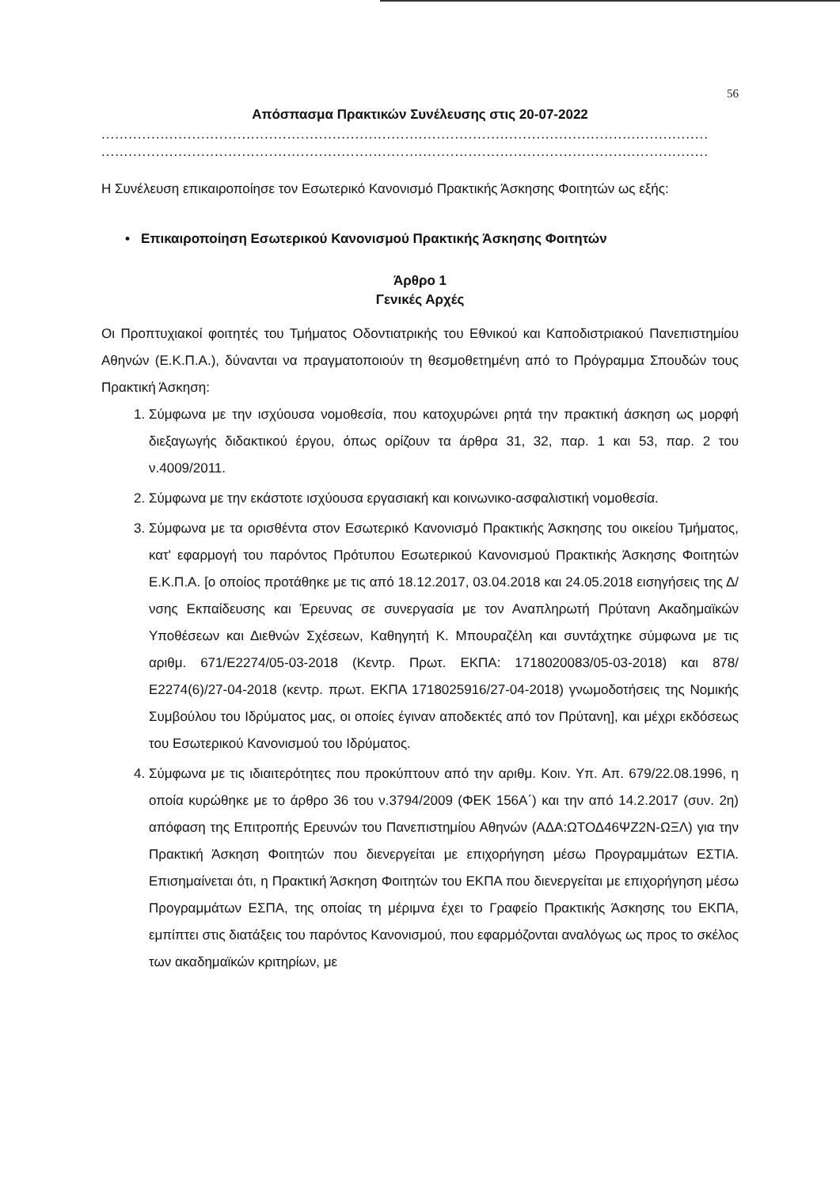56
Απόσπασμα Πρακτικών Συνέλευσης στις 20-07-2022
......................................................................................................................................
......................................................................................................................................
Η Συνέλευση επικαιροποίησε τον Εσωτερικό Κανονισμό Πρακτικής Άσκησης Φοιτητών ως εξής:
• Επικαιροποίηση Εσωτερικού Κανονισμού Πρακτικής Άσκησης Φοιτητών
Άρθρο 1
Γενικές Αρχές
Οι Προπτυχιακοί φοιτητές του Τμήματος Οδοντιατρικής του Εθνικού και Καποδιστριακού Πανεπιστημίου Αθηνών (Ε.Κ.Π.Α.), δύνανται να πραγματοποιούν τη θεσμοθετημένη από το Πρόγραμμα Σπουδών τους Πρακτική Άσκηση:
1. Σύμφωνα με την ισχύουσα νομοθεσία, που κατοχυρώνει ρητά την πρακτική άσκηση ως μορφή διεξαγωγής διδακτικού έργου, όπως ορίζουν τα άρθρα 31, 32, παρ. 1 και 53, παρ. 2 του ν.4009/2011.
2. Σύμφωνα με την εκάστοτε ισχύουσα εργασιακή και κοινωνικο-ασφαλιστική νομοθεσία.
3. Σύμφωνα με τα ορισθέντα στον Εσωτερικό Κανονισμό Πρακτικής Άσκησης του οικείου Τμήματος, κατ' εφαρμογή του παρόντος Πρότυπου Εσωτερικού Κανονισμού Πρακτικής Άσκησης Φοιτητών Ε.Κ.Π.Α. [ο οποίος προτάθηκε με τις από 18.12.2017, 03.04.2018 και 24.05.2018 εισηγήσεις της Δ/νσης Εκπαίδευσης και Έρευνας σε συνεργασία με τον Αναπληρωτή Πρύτανη Ακαδημαϊκών Υποθέσεων και Διεθνών Σχέσεων, Καθηγητή Κ. Μπουραζέλη και συντάχτηκε σύμφωνα με τις αριθμ. 671/Ε2274/05-03-2018 (Κεντρ. Πρωτ. ΕΚΠΑ: 1718020083/05-03-2018) και 878/Ε2274(6)/27-04-2018 (κεντρ. πρωτ. ΕΚΠΑ 1718025916/27-04-2018) γνωμοδοτήσεις της Νομικής Συμβούλου του Ιδρύματος μας, οι οποίες έγιναν αποδεκτές από τον Πρύτανη], και μέχρι εκδόσεως του Εσωτερικού Κανονισμού του Ιδρύματος.
4. Σύμφωνα με τις ιδιαιτερότητες που προκύπτουν από την αριθμ. Κοιν. Υπ. Απ. 679/22.08.1996, η οποία κυρώθηκε με το άρθρο 36 του ν.3794/2009 (ΦΕΚ 156Α΄) και την από 14.2.2017 (συν. 2η) απόφαση της Επιτροπής Ερευνών του Πανεπιστημίου Αθηνών (ΑΔΑ:ΩΤΟΔ46ΨΖ2Ν-ΩΞΛ) για την Πρακτική Άσκηση Φοιτητών που διενεργείται με επιχορήγηση μέσω Προγραμμάτων ΕΣΤΙΑ. Επισημαίνεται ότι, η Πρακτική Άσκηση Φοιτητών του ΕΚΠΑ που διενεργείται με επιχορήγηση μέσω Προγραμμάτων ΕΣΠΑ, της οποίας τη μέριμνα έχει το Γραφείο Πρακτικής Άσκησης του ΕΚΠΑ, εμπίπτει στις διατάξεις του παρόντος Κανονισμού, που εφαρμόζονται αναλόγως ως προς το σκέλος των ακαδημαϊκών κριτηρίων, με